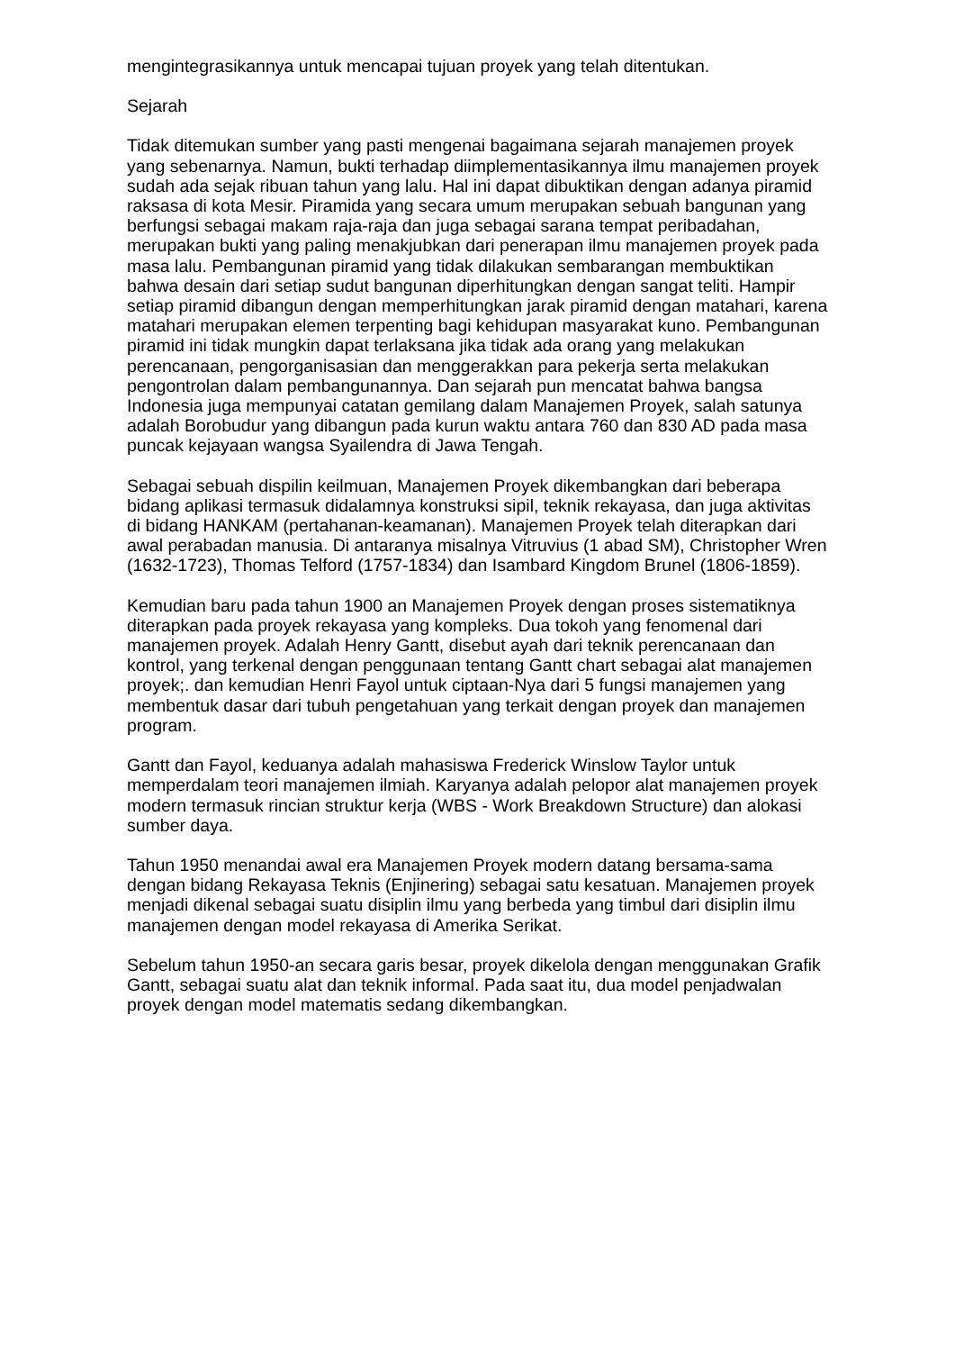mengintegrasikannya untuk mencapai tujuan proyek yang telah ditentukan.
Sejarah
Tidak ditemukan sumber yang pasti mengenai bagaimana sejarah manajemen proyek yang sebenarnya. Namun, bukti terhadap diimplementasikannya ilmu manajemen proyek sudah ada sejak ribuan tahun yang lalu. Hal ini dapat dibuktikan dengan adanya piramid raksasa di kota Mesir. Piramida yang secara umum merupakan sebuah bangunan yang berfungsi sebagai makam raja-raja dan juga sebagai sarana tempat peribadahan, merupakan bukti yang paling menakjubkan dari penerapan ilmu manajemen proyek pada masa lalu. Pembangunan piramid yang tidak dilakukan sembarangan membuktikan bahwa desain dari setiap sudut bangunan diperhitungkan dengan sangat teliti. Hampir setiap piramid dibangun dengan memperhitungkan jarak piramid dengan matahari, karena matahari merupakan elemen terpenting bagi kehidupan masyarakat kuno. Pembangunan piramid ini tidak mungkin dapat terlaksana jika tidak ada orang yang melakukan perencanaan, pengorganisasian dan menggerakkan para pekerja serta melakukan pengontrolan dalam pembangunannya. Dan sejarah pun mencatat bahwa bangsa Indonesia juga mempunyai catatan gemilang dalam Manajemen Proyek, salah satunya adalah Borobudur yang dibangun pada kurun waktu antara 760 dan 830 AD pada masa puncak kejayaan wangsa Syailendra di Jawa Tengah.
Sebagai sebuah dispilin keilmuan, Manajemen Proyek dikembangkan dari beberapa bidang aplikasi termasuk didalamnya konstruksi sipil, teknik rekayasa, dan juga aktivitas di bidang HANKAM (pertahanan-keamanan). Manajemen Proyek telah diterapkan dari awal perabadan manusia. Di antaranya misalnya Vitruvius (1 abad SM), Christopher Wren (1632-1723), Thomas Telford (1757-1834) dan Isambard Kingdom Brunel (1806-1859).
Kemudian baru pada tahun 1900 an Manajemen Proyek dengan proses sistematiknya diterapkan pada proyek rekayasa yang kompleks. Dua tokoh yang fenomenal dari manajemen proyek. Adalah Henry Gantt, disebut ayah dari teknik perencanaan dan kontrol, yang terkenal dengan penggunaan tentang Gantt chart sebagai alat manajemen proyek;. dan kemudian Henri Fayol untuk ciptaan-Nya dari 5 fungsi manajemen yang membentuk dasar dari tubuh pengetahuan yang terkait dengan proyek dan manajemen program.
Gantt dan Fayol, keduanya adalah mahasiswa Frederick Winslow Taylor untuk memperdalam teori manajemen ilmiah. Karyanya adalah pelopor alat manajemen proyek modern termasuk rincian struktur kerja (WBS - Work Breakdown Structure) dan alokasi sumber daya.
Tahun 1950 menandai awal era Manajemen Proyek modern datang bersama-sama dengan bidang Rekayasa Teknis (Enjinering) sebagai satu kesatuan. Manajemen proyek menjadi dikenal sebagai suatu disiplin ilmu yang berbeda yang timbul dari disiplin ilmu manajemen dengan model rekayasa di Amerika Serikat.
Sebelum tahun 1950-an secara garis besar, proyek dikelola dengan menggunakan Grafik Gantt, sebagai suatu alat dan teknik informal. Pada saat itu, dua model penjadwalan proyek dengan model matematis sedang dikembangkan.